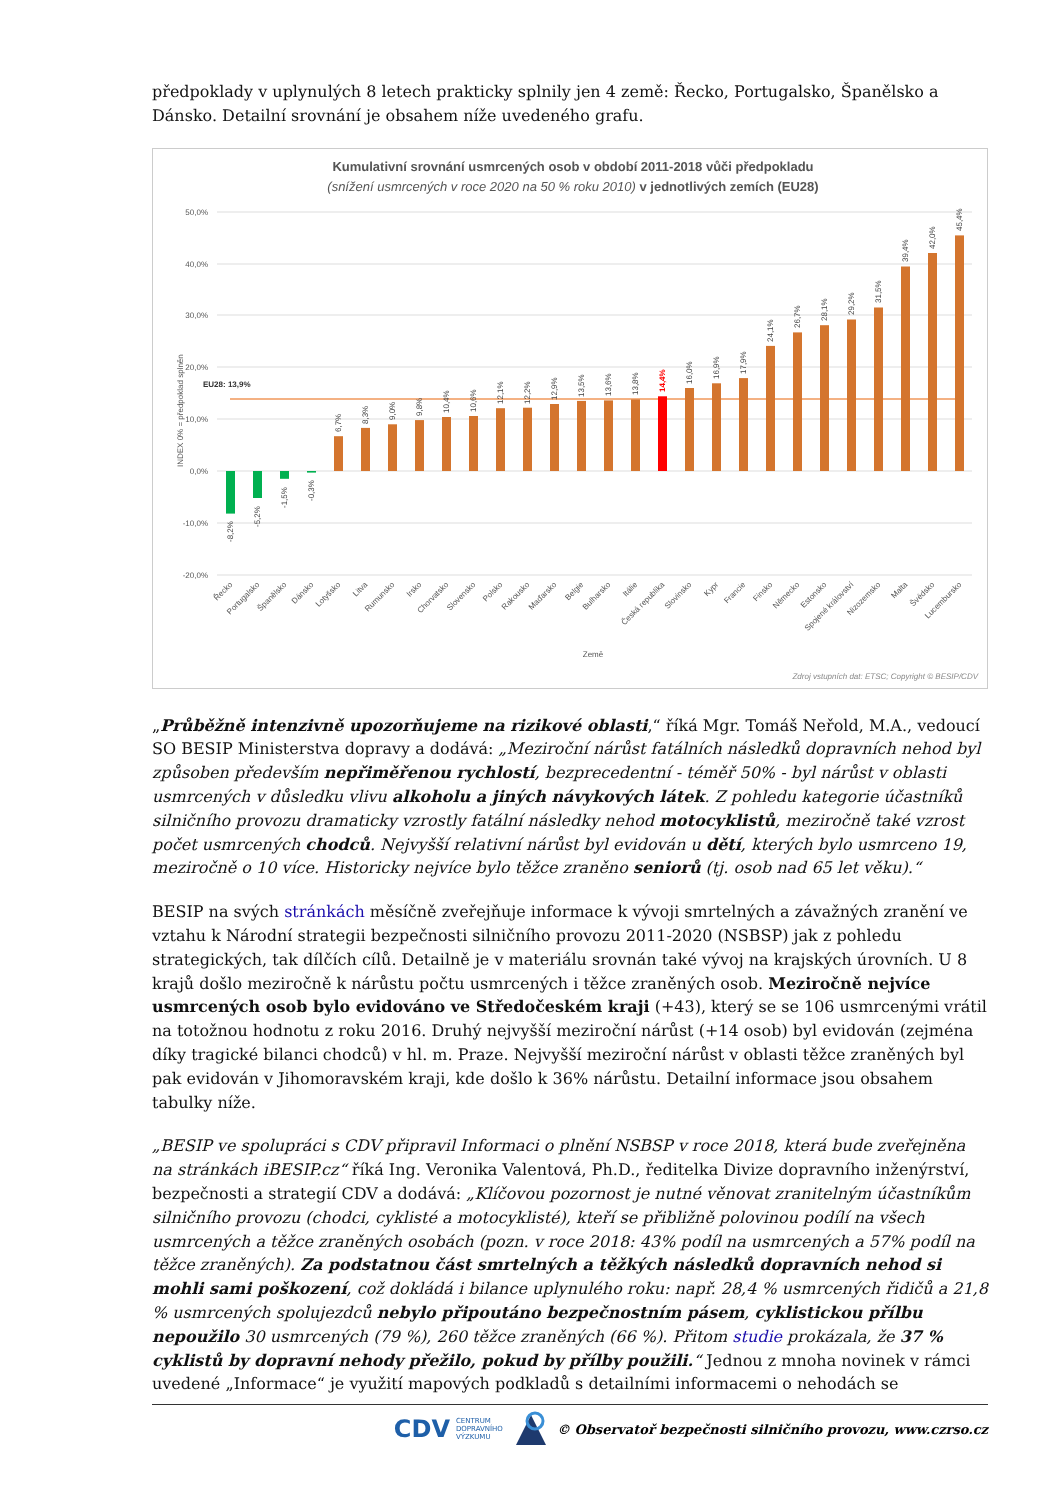předpoklady v uplynulých 8 letech prakticky splnily jen 4 země: Řecko, Portugalsko, Španělsko a Dánsko. Detailní srovnání je obsahem níže uvedeného grafu.
Kumulativní srovnání usmrcených osob v období 2011-2018 vůči předpokladu
(snížení usmrcených v roce 2020 na 50 % roku 2010) v jednotlivých zemích (EU28)
50,0%
40,0%
30,0%
20,0%
10,0%
0,0%
-10,0%
-20,0%
INDEX 0% = předpoklad splněn
EU28: 13,9%
-8,2%
-5,2%
-1,5%
-0,3%
6,7%
8,3%
9,0%
9,8%
10,4%
10,6%
12,1%
12,2%
12,9%
13,5%
13,6%
13,8%
14,4%
16,0%
16,9%
17,9%
24,1%
26,7%
28,1%
29,2%
31,5%
39,4%
42,0%
45,4%
Řecko
Portugalsko
Španělsko
Dánsko
Lotyšsko
Litva
Rumunsko
Irsko
Chorvatsko
Slovensko
Polsko
Rakousko
Maďarsko
Belgie
Bulharsko
Itálie
Česká republika
Slovinsko
Kypr
Francie
Finsko
Německo
Estonsko
Spojené království
Nizozemsko
Malta
Švédsko
Lucembursko
Země
Zdroj vstupních dat: ETSC; Copyright © BESIP/CDV
„Průběžně intenzivně upozorňujeme na rizikové oblasti,“ říká Mgr. Tomáš Neřold, M.A., vedoucí SO BESIP Ministerstva dopravy a dodává: „Meziroční nárůst fatálních následků dopravních nehod byl způsoben především nepřiměřenou rychlostí, bezprecedentní - téměř 50% - byl nárůst v oblasti usmrcených v důsledku vlivu alkoholu a jiných návykových látek. Z pohledu kategorie účastníků silničního provozu dramaticky vzrostly fatální následky nehod motocyklistů, meziročně také vzrost počet usmrcených chodců. Nejvyšší relativní nárůst byl evidován u dětí, kterých bylo usmrceno 19, meziročně o 10 více. Historicky nejvíce bylo těžce zraněno seniorů (tj. osob nad 65 let věku).“
BESIP na svých stránkách měsíčně zveřejňuje informace k vývoji smrtelných a závažných zranění ve vztahu k Národní strategii bezpečnosti silničního provozu 2011-2020 (NSBSP) jak z pohledu strategických, tak dílčích cílů. Detailně je v materiálu srovnán také vývoj na krajských úrovních. U 8 krajů došlo meziročně k nárůstu počtu usmrcených i těžce zraněných osob. Meziročně nejvíce usmrcených osob bylo evidováno ve Středočeském kraji (+43), který se se 106 usmrcenými vrátil na totožnou hodnotu z roku 2016. Druhý nejvyšší meziroční nárůst (+14 osob) byl evidován (zejména díky tragické bilanci chodců) v hl. m. Praze. Nejvyšší meziroční nárůst v oblasti těžce zraněných byl pak evidován v Jihomoravském kraji, kde došlo k 36% nárůstu. Detailní informace jsou obsahem tabulky níže.
„BESIP ve spolupráci s CDV připravil Informaci o plnění NSBSP v roce 2018, která bude zveřejněna na stránkách iBESIP.cz“ říká Ing. Veronika Valentová, Ph.D., ředitelka Divize dopravního inženýrství, bezpečnosti a strategií CDV a dodává: „Klíčovou pozornost je nutné věnovat zranitelným účastníkům silničního provozu (chodci, cyklisté a motocyklisté), kteří se přibližně polovinou podílí na všech usmrcených a těžce zraněných osobách (pozn. v roce 2018: 43% podíl na usmrcených a 57% podíl na těžce zraněných). Za podstatnou část smrtelných a těžkých následků dopravních nehod si mohli sami poškození, což dokládá i bilance uplynulého roku: např. 28,4 % usmrcených řidičů a 21,8 % usmrcených spolujezdců nebylo připoutáno bezpečnostním pásem, cyklistickou přílbu nepoužilo 30 usmrcených (79 %), 260 těžce zraněných (66 %). Přitom studie prokázala, že 37 % cyklistů by dopravní nehody přežilo, pokud by přílby použili.“ Jednou z mnoha novinek v rámci uvedené „Informace“ je využití mapových podkladů s detailními informacemi o nehodách se
CDV CENTRUM
DOPRAVNÍHO
VÝZKUMU © Observatoř bezpečnosti silničního provozu, www.czrso.cz